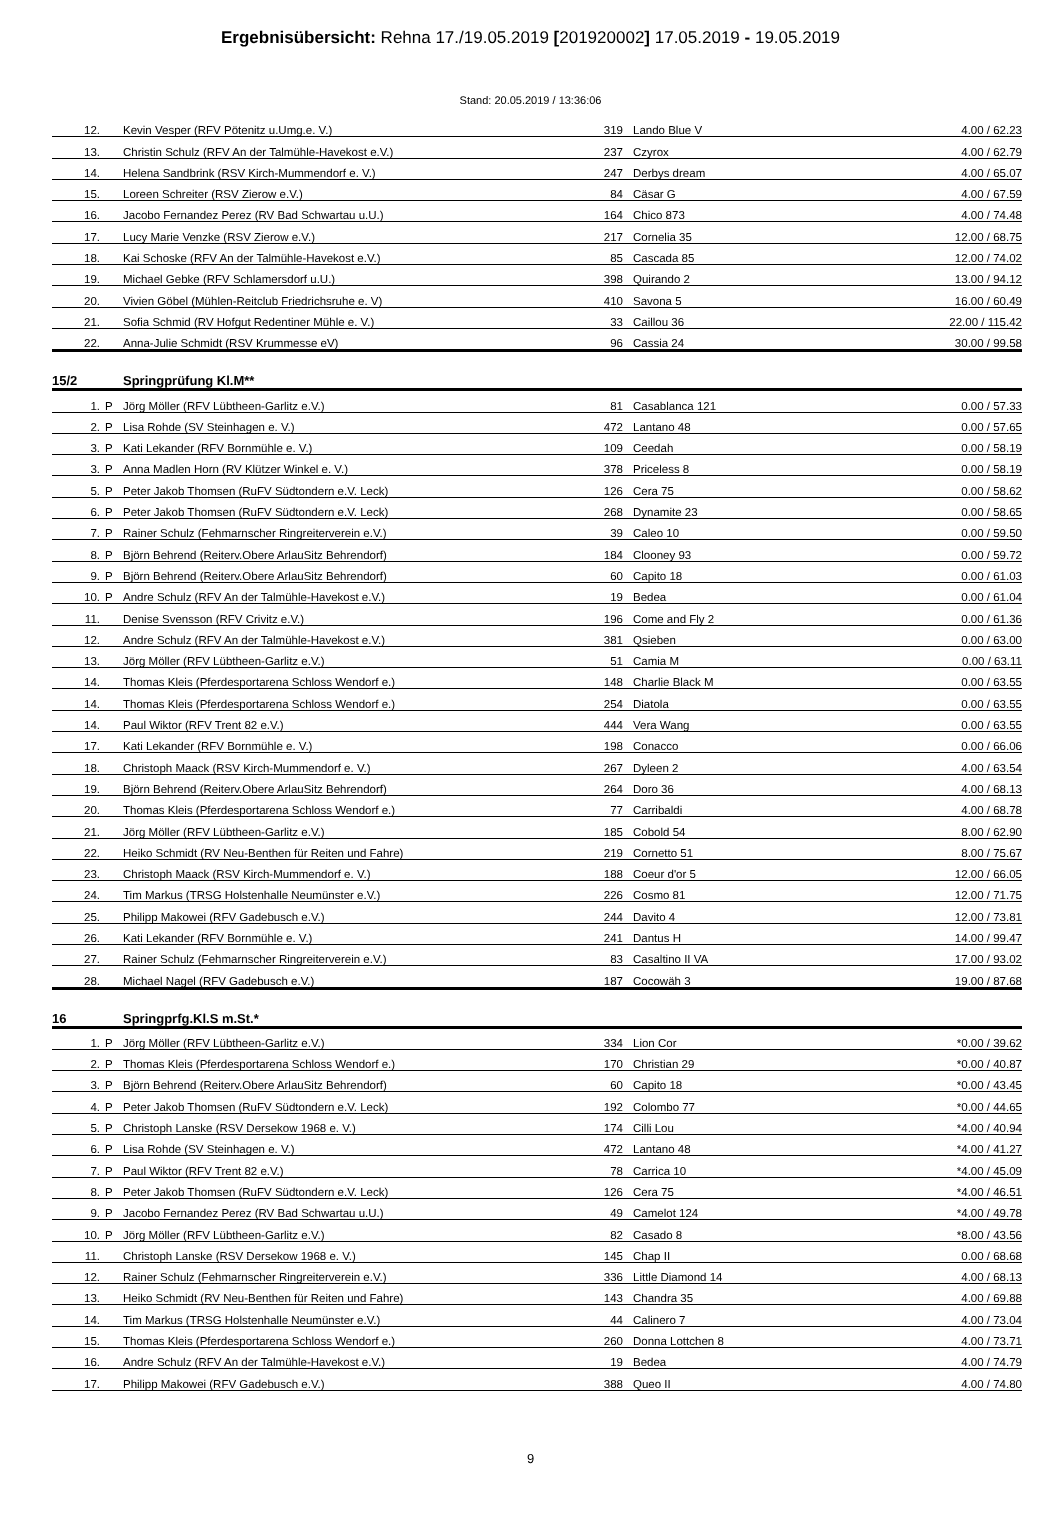Ergebnisübersicht: Rehna 17./19.05.2019 [201920002] 17.05.2019 - 19.05.2019
Stand: 20.05.2019 / 13:36:06
| 12. | | Kevin Vesper (RFV Pötenitz u.Umg.e. V.) | 319 | Lando Blue V | 4.00 / 62.23 |
| 13. | | Christin Schulz (RFV An der Talmühle-Havekost e.V.) | 237 | Czyrox | 4.00 / 62.79 |
| 14. | | Helena Sandbrink (RSV Kirch-Mummendorf e. V.) | 247 | Derbys dream | 4.00 / 65.07 |
| 15. | | Loreen Schreiter (RSV Zierow e.V.) | 84 | Cäsar G | 4.00 / 67.59 |
| 16. | | Jacobo Fernandez Perez (RV Bad Schwartau u.U.) | 164 | Chico 873 | 4.00 / 74.48 |
| 17. | | Lucy Marie Venzke (RSV Zierow e.V.) | 217 | Cornelia 35 | 12.00 / 68.75 |
| 18. | | Kai Schoske (RFV An der Talmühle-Havekost e.V.) | 85 | Cascada 85 | 12.00 / 74.02 |
| 19. | | Michael Gebke (RFV Schlamersdorf u.U.) | 398 | Quirando 2 | 13.00 / 94.12 |
| 20. | | Vivien Göbel (Mühlen-Reitclub Friedrichsruhe e. V) | 410 | Savona 5 | 16.00 / 60.49 |
| 21. | | Sofia Schmid (RV Hofgut Redentiner Mühle e. V.) | 33 | Caillou 36 | 22.00 / 115.42 |
| 22. | | Anna-Julie Schmidt (RSV Krummesse eV) | 96 | Cassia 24 | 30.00 / 99.58 |
| 15/2 | | Springprüfung Kl.M** | | | |
| 1. | P | Jörg Möller (RFV Lübtheen-Garlitz e.V.) | 81 | Casablanca 121 | 0.00 / 57.33 |
| 2. | P | Lisa Rohde (SV Steinhagen e. V.) | 472 | Lantano 48 | 0.00 / 57.65 |
| 3. | P | Kati Lekander (RFV Bornmühle e. V.) | 109 | Ceedah | 0.00 / 58.19 |
| 3. | P | Anna Madlen Horn (RV Klützer Winkel e. V.) | 378 | Priceless 8 | 0.00 / 58.19 |
| 5. | P | Peter Jakob Thomsen (RuFV Südtondern e.V. Leck) | 126 | Cera 75 | 0.00 / 58.62 |
| 6. | P | Peter Jakob Thomsen (RuFV Südtondern e.V. Leck) | 268 | Dynamite 23 | 0.00 / 58.65 |
| 7. | P | Rainer Schulz (Fehmarnscher Ringreiterverein e.V.) | 39 | Caleo 10 | 0.00 / 59.50 |
| 8. | P | Björn Behrend (Reiterv.Obere ArlauSitz Behrendorf) | 184 | Clooney 93 | 0.00 / 59.72 |
| 9. | P | Björn Behrend (Reiterv.Obere ArlauSitz Behrendorf) | 60 | Capito 18 | 0.00 / 61.03 |
| 10. | P | Andre Schulz (RFV An der Talmühle-Havekost e.V.) | 19 | Bedea | 0.00 / 61.04 |
| 11. | | Denise Svensson (RFV Crivitz e.V.) | 196 | Come and Fly 2 | 0.00 / 61.36 |
| 12. | | Andre Schulz (RFV An der Talmühle-Havekost e.V.) | 381 | Qsieben | 0.00 / 63.00 |
| 13. | | Jörg Möller (RFV Lübtheen-Garlitz e.V.) | 51 | Camia M | 0.00 / 63.11 |
| 14. | | Thomas Kleis (Pferdesportarena Schloss Wendorf e.) | 148 | Charlie Black M | 0.00 / 63.55 |
| 14. | | Thomas Kleis (Pferdesportarena Schloss Wendorf e.) | 254 | Diatola | 0.00 / 63.55 |
| 14. | | Paul Wiktor (RFV Trent 82 e.V.) | 444 | Vera Wang | 0.00 / 63.55 |
| 17. | | Kati Lekander (RFV Bornmühle e. V.) | 198 | Conacco | 0.00 / 66.06 |
| 18. | | Christoph Maack (RSV Kirch-Mummendorf e. V.) | 267 | Dyleen 2 | 4.00 / 63.54 |
| 19. | | Björn Behrend (Reiterv.Obere ArlauSitz Behrendorf) | 264 | Doro 36 | 4.00 / 68.13 |
| 20. | | Thomas Kleis (Pferdesportarena Schloss Wendorf e.) | 77 | Carribaldi | 4.00 / 68.78 |
| 21. | | Jörg Möller (RFV Lübtheen-Garlitz e.V.) | 185 | Cobold 54 | 8.00 / 62.90 |
| 22. | | Heiko Schmidt (RV Neu-Benthen für Reiten und Fahre) | 219 | Cornetto 51 | 8.00 / 75.67 |
| 23. | | Christoph Maack (RSV Kirch-Mummendorf e. V.) | 188 | Coeur d'or 5 | 12.00 / 66.05 |
| 24. | | Tim Markus (TRSG Holstenhalle Neumünster e.V.) | 226 | Cosmo 81 | 12.00 / 71.75 |
| 25. | | Philipp Makowei (RFV Gadebusch e.V.) | 244 | Davito 4 | 12.00 / 73.81 |
| 26. | | Kati Lekander (RFV Bornmühle e. V.) | 241 | Dantus H | 14.00 / 99.47 |
| 27. | | Rainer Schulz (Fehmarnscher Ringreiterverein e.V.) | 83 | Casaltino II VA | 17.00 / 93.02 |
| 28. | | Michael Nagel (RFV Gadebusch e.V.) | 187 | Cocowäh 3 | 19.00 / 87.68 |
| 16 | | Springprfg.Kl.S m.St.* | | | |
| 1. | P | Jörg Möller (RFV Lübtheen-Garlitz e.V.) | 334 | Lion Cor | *0.00 / 39.62 |
| 2. | P | Thomas Kleis (Pferdesportarena Schloss Wendorf e.) | 170 | Christian 29 | *0.00 / 40.87 |
| 3. | P | Björn Behrend (Reiterv.Obere ArlauSitz Behrendorf) | 60 | Capito 18 | *0.00 / 43.45 |
| 4. | P | Peter Jakob Thomsen (RuFV Südtondern e.V. Leck) | 192 | Colombo 77 | *0.00 / 44.65 |
| 5. | P | Christoph Lanske (RSV Dersekow 1968 e. V.) | 174 | Cilli Lou | *4.00 / 40.94 |
| 6. | P | Lisa Rohde (SV Steinhagen e. V.) | 472 | Lantano 48 | *4.00 / 41.27 |
| 7. | P | Paul Wiktor (RFV Trent 82 e.V.) | 78 | Carrica 10 | *4.00 / 45.09 |
| 8. | P | Peter Jakob Thomsen (RuFV Südtondern e.V. Leck) | 126 | Cera 75 | *4.00 / 46.51 |
| 9. | P | Jacobo Fernandez Perez (RV Bad Schwartau u.U.) | 49 | Camelot 124 | *4.00 / 49.78 |
| 10. | P | Jörg Möller (RFV Lübtheen-Garlitz e.V.) | 82 | Casado 8 | *8.00 / 43.56 |
| 11. | | Christoph Lanske (RSV Dersekow 1968 e. V.) | 145 | Chap II | 0.00 / 68.68 |
| 12. | | Rainer Schulz (Fehmarnscher Ringreiterverein e.V.) | 336 | Little Diamond 14 | 4.00 / 68.13 |
| 13. | | Heiko Schmidt (RV Neu-Benthen für Reiten und Fahre) | 143 | Chandra 35 | 4.00 / 69.88 |
| 14. | | Tim Markus (TRSG Holstenhalle Neumünster e.V.) | 44 | Calinero 7 | 4.00 / 73.04 |
| 15. | | Thomas Kleis (Pferdesportarena Schloss Wendorf e.) | 260 | Donna Lottchen 8 | 4.00 / 73.71 |
| 16. | | Andre Schulz (RFV An der Talmühle-Havekost e.V.) | 19 | Bedea | 4.00 / 74.79 |
| 17. | | Philipp Makowei (RFV Gadebusch e.V.) | 388 | Queo II | 4.00 / 74.80 |
9